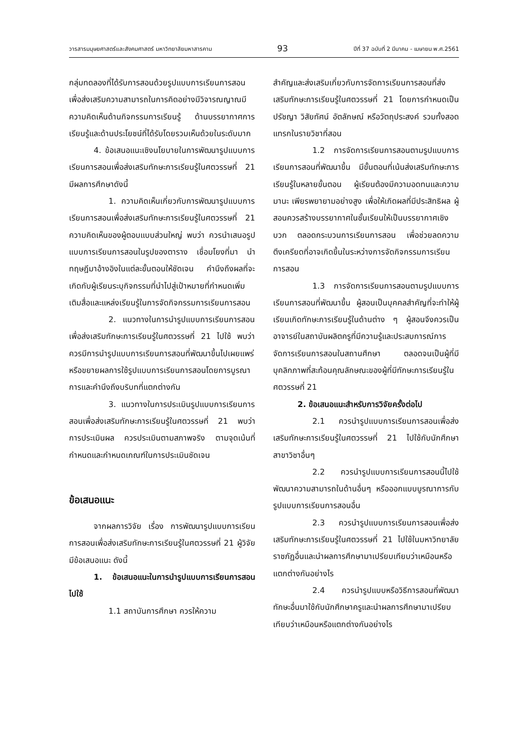วารสารมนุษยศาสตร์และสังคมศาสตร์ มหาวิทยาลัยมหาสารคาม 93 ปีที่ 37 ฉบับที่ 2 มีนาคม - เมษายน พ.ศ.2561
กลุ่มทดลองที่ได้รับการสอนด้วยรูปแบบการเรียนการสอนเพื่อส่งเสริมความสามารถในการคิดอย่างมีวิจารณญาณมีความคิดเห็นด้านกิจกรรมการเรียนรู้ ด้านบรรยากาศการเรียนรู้และด้านประโยชน์ที่ได้รับโดยรวมเห็นด้วยในระดับมาก
4. ข้อเสนอแนะเชิงนโยบายในการพัฒนารูปแบบการเรียนการสอนเพื่อส่งเสริมทักษะการเรียนรู้ในศตวรรษที่ 21 มีผลการศึกษาดังนี้
1. ความคิดเห็นเกี่ยวกับการพัฒนารูปแบบการเรียนการสอนเพื่อส่งเสริมทักษะการเรียนรู้ในศตวรรษที่ 21 ความคิดเห็นของผู้ตอบแบบส่วนใหญ่ พบว่า ควรนำเสนอรูปแบบการเรียนการสอนในรูปของตาราง เชื่อมโยงที่มา นำทฤษฎีมาอ้างอิงในแต่ละขั้นตอนให้ชัดเจน คำนึงถึงผลที่จะเกิดกับผู้เรียนระบุกิจกรรมที่นำไปสู่เป้าหมายที่กำหนดเพิ่มเติมสื่อและแหล่งเรียนรู้ในการจัดกิจกรรมการเรียนการสอน
2. แนวทางในการนำรูปแบบการเรียนการสอนเพื่อส่งเสริมทักษะการเรียนรู้ในศตวรรษที่ 21 ไปใช้ พบว่า ควรมีการนำรูปแบบการเรียนการสอนที่พัฒนาขึ้นไปเผยแพร่หรือขยายผลการใช้รูปแบบการเรียนการสอนโดยการบูรณาการและคำนึงถึงบริบทที่แตกต่างกัน
3. แนวทางในการประเมินรูปแบบการเรียนการสอนเพื่อส่งเสริมทักษะการเรียนรู้ในศตวรรษที่ 21 พบว่า การประเมินผล ควรประเมินตามสภาพจริง ตามจุดเน้นที่กำหนดและกำหนดเกณฑ์ในการประเมินชัดเจน
ข้อเสนอแนะ
จากผลการวิจัย เรื่อง การพัฒนารูปแบบการเรียนการสอนเพื่อส่งเสริมทักษะการเรียนรู้ในศตวรรษที่ 21 ผู้วิจัยมีข้อเสนอแนะ ดังนี้
1. ข้อเสนอแนะในการนำรูปแบบการเรียนการสอนไปใช้
1.1 สถาบันการศึกษา ควรให้ความ
สำคัญและส่งเสริมเกี่ยวกับการจัดการเรียนการสอนที่ส่งเสริมทักษะการเรียนรู้ในศตวรรษที่ 21 โดยการกำหนดเป็นปรัชญา วิสัยทัศน์ อัตลักษณ์ หรือวัตถุประสงค์ รวมทั้งสอดแทรกในรายวิชาที่สอน
1.2 การจัดการเรียนการสอนตามรูปแบบการเรียนการสอนที่พัฒนาขึ้น มีขั้นตอนที่เน้นส่งเสริมทักษะการเรียนรู้ในหลายขั้นตอน ผู้เรียนต้องมีความอดทนและความมานะ เพียรพยายามอย่างสูง เพื่อให้เกิดผลที่มีประสิทธิผล ผู้สอนควรสร้างบรรยากาศในชั้นเรียนให้เป็นบรรยากาศเชิงบวก ตลอดกระบวนการเรียนการสอน เพื่อช่วยลดความตึงเครียดที่อาจเกิดขึ้นในระหว่างการจัดกิจกรรมการเรียนการสอน
1.3 การจัดการเรียนการสอนตามรูปแบบการเรียนการสอนที่พัฒนาขึ้น ผู้สอนเป็นบุคคลสำคัญที่จะทำให้ผู้เรียนเกิดทักษะการเรียนรู้ในด้านต่าง ๆ ผู้สอนจึงควรเป็นอาจารย์ในสถาบันผลิตครูที่มีความรู้และประสบการณ์การจัดการเรียนการสอนในสถานศึกษา ตลอดจนเป็นผู้ที่มีบุคลิกภาพที่สะท้อนคุณลักษณะของผู้ที่มีทักษะการเรียนรู้ในศตวรรษที่ 21
2. ข้อเสนอแนะสำหรับการวิจัยครั้งต่อไป
2.1 ควรนำรูปแบบการเรียนการสอนเพื่อส่งเสริมทักษะการเรียนรู้ในศตวรรษที่ 21 ไปใช้กับนักศึกษาสาขาวิชาอื่นๆ
2.2 ควรนำรูปแบบการเรียนการสอนนี้ไปใช้พัฒนาความสามารถในด้านอื่นๆ หรือออกแบบบูรณาการกับรูปแบบการเรียนการสอนอื่น
2.3 ควรนำรูปแบบการเรียนการสอนเพื่อส่งเสริมทักษะการเรียนรู้ในศตวรรษที่ 21 ไปใช้ในมหาวิทยาลัยราชภัฏอื่นและนำผลการศึกษามาเปรียบเทียบว่าเหมือนหรือแตกต่างกันอย่างไร
2.4 ควรนำรูปแบบหรือวิธีการสอนที่พัฒนาทักษะอื่นมาใช้กับนักศึกษาครูและนำผลการศึกษามาเปรียบเทียบว่าเหมือนหรือแตกต่างกันอย่างไร